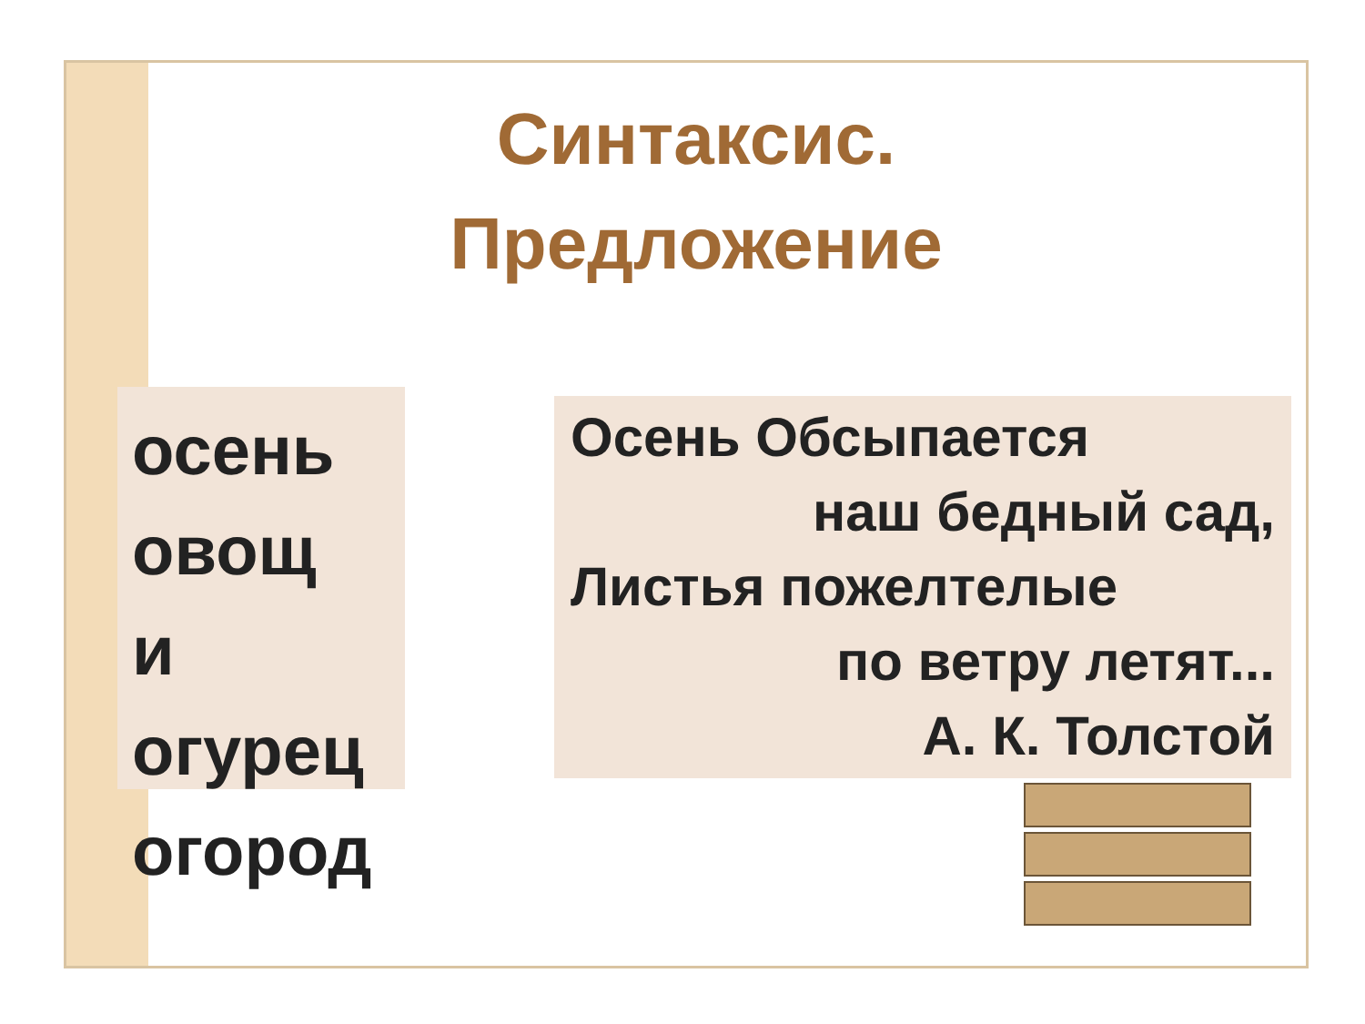Синтаксис. Предложение
осень
овощ
и
огурец
огород
Осень Обсыпается
наш бедный сад,
Листья пожелтелые
по ветру летят...
А. К. Толстой